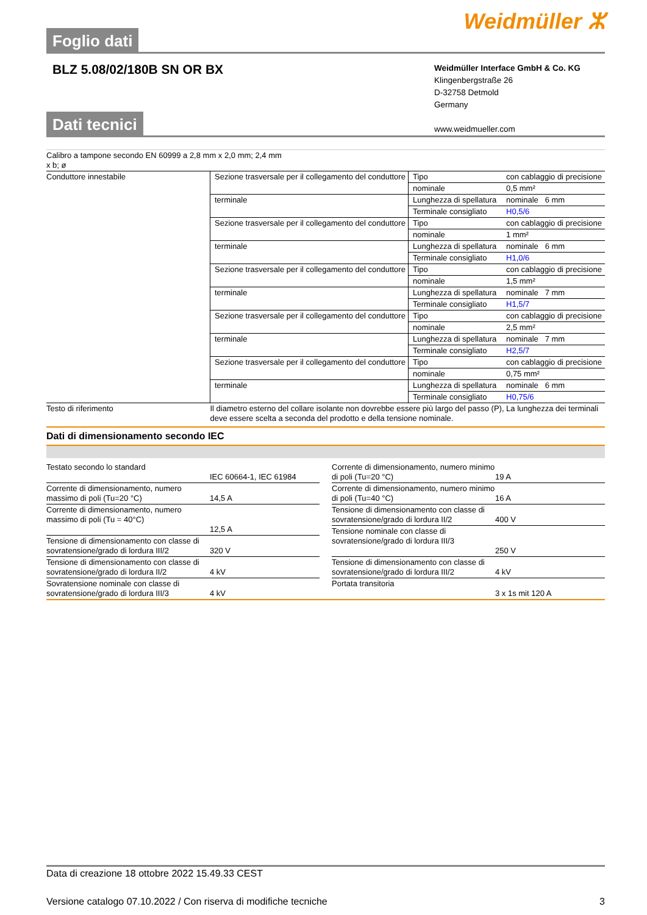Foglio dati
Weidmüller ⵣ
BLZ 5.08/02/180B SN OR BX
Weidmüller Interface GmbH & Co. KG
Klingenbergstraße 26
D-32758 Detmold
Germany
www.weidmueller.com
Dati tecnici
| Calibro a tampone secondo EN 60999 a 2,8 mm x 2,0 mm; 2,4 mm x b; ø | | | |
| Conduttore innestabile | Sezione trasversale per il collegamento del conduttore | Tipo | con cablaggio di precisione |
| | | nominale | 0,5 mm² |
| | terminale | Lunghezza di spellatura | nominale 6 mm |
| | | Terminale consigliato | H0,5/6 |
| | Sezione trasversale per il collegamento del conduttore | Tipo | con cablaggio di precisione |
| | | nominale | 1 mm² |
| | terminale | Lunghezza di spellatura | nominale 6 mm |
| | | Terminale consigliato | H1,0/6 |
| | Sezione trasversale per il collegamento del conduttore | Tipo | con cablaggio di precisione |
| | | nominale | 1,5 mm² |
| | terminale | Lunghezza di spellatura | nominale 7 mm |
| | | Terminale consigliato | H1,5/7 |
| | Sezione trasversale per il collegamento del conduttore | Tipo | con cablaggio di precisione |
| | | nominale | 2,5 mm² |
| | terminale | Lunghezza di spellatura | nominale 7 mm |
| | | Terminale consigliato | H2,5/7 |
| | Sezione trasversale per il collegamento del conduttore | Tipo | con cablaggio di precisione |
| | | nominale | 0,75 mm² |
| | terminale | Lunghezza di spellatura | nominale 6 mm |
| | | Terminale consigliato | H0,75/6 |
| Testo di riferimento | Il diametro esterno del collare isolante non dovrebbe essere più largo del passo (P), La lunghezza dei terminali deve essere scelta a seconda del prodotto e della tensione nominale. | | |
Dati di dimensionamento secondo IEC
| Testato secondo lo standard | IEC 60664-1, IEC 61984 |
| Corrente di dimensionamento, numero massimo di poli (Tu=20 °C) | 14,5 A |
| Corrente di dimensionamento, numero massimo di poli (Tu = 40°C) | 12,5 A |
| Tensione di dimensionamento con classe di sovratensione/grado di lordura III/2 | 320 V |
| Tensione di dimensionamento con classe di sovratensione/grado di lordura II/2 | 4 kV |
| Sovratensione nominale con classe di sovratensione/grado di lordura III/3 | 4 kV |
| Corrente di dimensionamento, numero minimo di poli (Tu=20 °C) | 19 A |
| Corrente di dimensionamento, numero minimo di poli (Tu=40 °C) | 16 A |
| Tensione di dimensionamento con classe di sovratensione/grado di lordura II/2 | 400 V |
| Tensione nominale con classe di sovratensione/grado di lordura III/3 | 250 V |
| Tensione di dimensionamento con classe di sovratensione/grado di lordura III/2 | 4 kV |
| Portata transitoria | 3 x 1s mit 120 A |
Data di creazione 18 ottobre 2022 15.49.33 CEST
Versione catalogo 07.10.2022 / Con riserva di modifiche tecniche 3